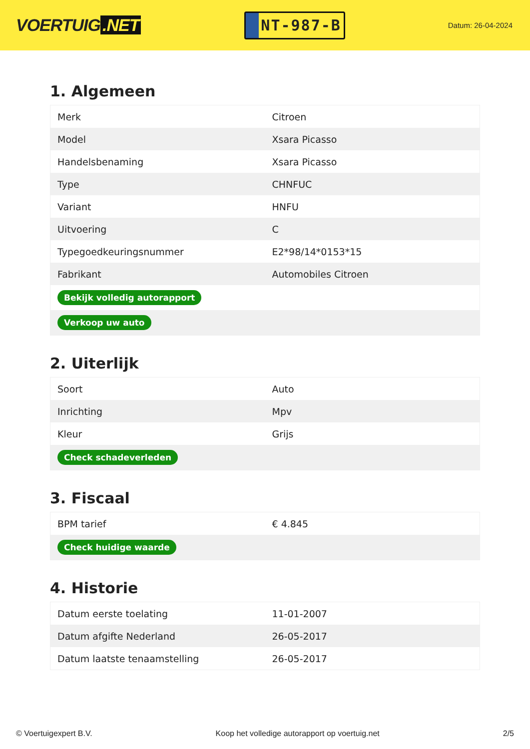VOERTUIG.NET
NT-987-B
Datum: 26-04-2024
1. Algemeen
| Merk | Citroen |
| Model | Xsara Picasso |
| Handelsbenaming | Xsara Picasso |
| Type | CHNFUC |
| Variant | HNFU |
| Uitvoering | C |
| Typegoedkeuringsnummer | E2*98/14*0153*15 |
| Fabrikant | Automobiles Citroen |
| Bekijk volledig autorapport | |
| Verkoop uw auto | |
2. Uiterlijk
| Soort | Auto |
| Inrichting | Mpv |
| Kleur | Grijs |
| Check schadeverleden | |
3. Fiscaal
| BPM tarief | € 4.845 |
| Check huidige waarde | |
4. Historie
| Datum eerste toelating | 11-01-2007 |
| Datum afgifte Nederland | 26-05-2017 |
| Datum laatste tenaamstelling | 26-05-2017 |
© Voertuigexpert B.V. Koop het volledige autorapport op voertuig.net 2/5